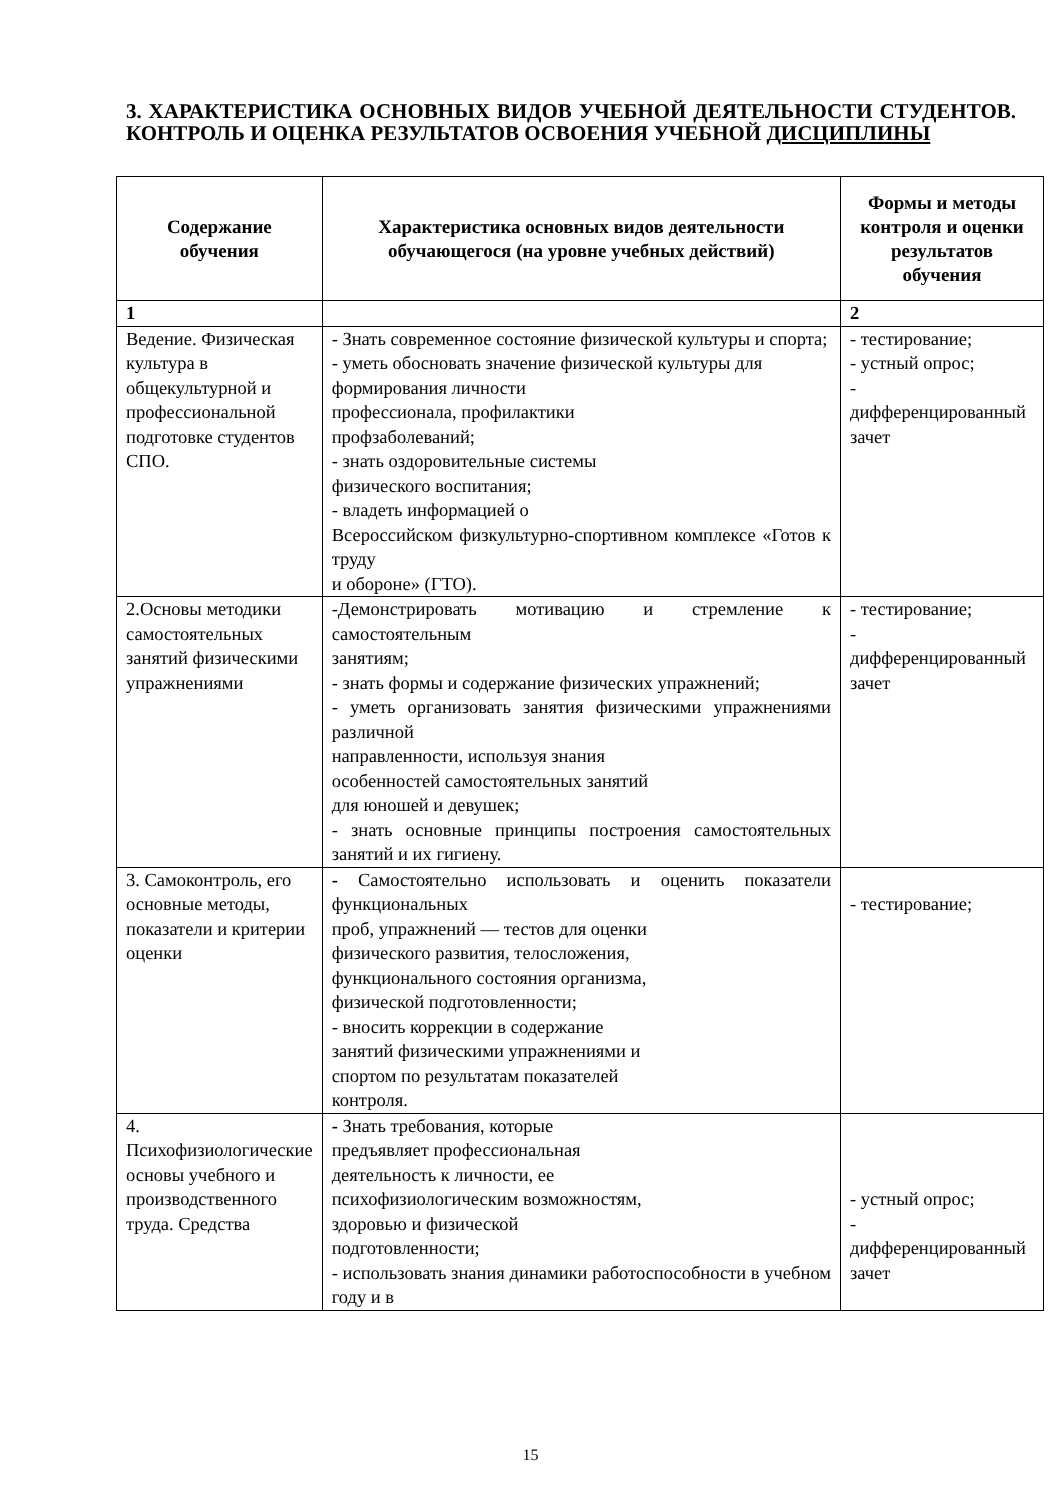3. ХАРАКТЕРИСТИКА ОСНОВНЫХ ВИДОВ УЧЕБНОЙ ДЕЯТЕЛЬНОСТИ СТУДЕНТОВ. КОНТРОЛЬ И ОЦЕНКА РЕЗУЛЬТАТОВ ОСВОЕНИЯ УЧЕБНОЙ ДИСЦИПЛИНЫ
| Содержание обучения | Характеристика основных видов деятельности обучающегося (на уровне учебных действий) | Формы и методы контроля и оценки результатов обучения |
| --- | --- | --- |
| 1 | | 2 |
| Ведение. Физическая культура в общекультурной и профессиональной подготовке студентов СПО. | - Знать современное состояние физической культуры и спорта; - уметь обосновать значение физической культуры для формирования личности профессионала, профилактики профзаболеваний; - знать оздоровительные системы физического воспитания; - владеть информацией о Всероссийском физкультурно-спортивном комплексе «Готов к труду и обороне» (ГТО). | - тестирование; - устный опрос; - дифференцированный зачет |
| 2.Основы методики самостоятельных занятий физическими упражнениями | -Демонстрировать мотивацию и стремление к самостоятельным занятиям; - знать формы и содержание физических упражнений; - уметь организовать занятия физическими упражнениями различной направленности, используя знания особенностей самостоятельных занятий для юношей и девушек; - знать основные принципы построения самостоятельных занятий и их гигиену. | - тестирование; - дифференцированный зачет |
| 3. Самоконтроль, его основные методы, показатели и критерии оценки | - Самостоятельно использовать и оценить показатели функциональных проб, упражнений — тестов для оценки физического развития, телосложения, функционального состояния организма, физической подготовленности; - вносить коррекции в содержание занятий физическими упражнениями и спортом по результатам показателей контроля. | - тестирование; |
| 4. Психофизиологические основы учебного и производственного труда. Средства | - Знать требования, которые предъявляет профессиональная деятельность к личности, ее психофизиологическим возможностям, здоровью и физической подготовленности; - использовать знания динамики работоспособности в учебном году и в | - устный опрос; - дифференцированный зачет |
15